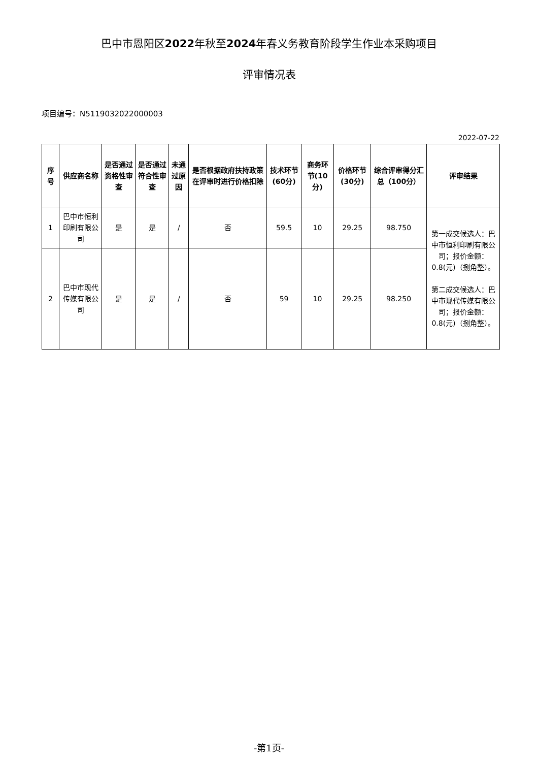巴中市恩阳区2022年秋至2024年春义务教育阶段学生作业本采购项目
评审情况表
项目编号：N5119032022000003
2022-07-22
| 序号 | 供应商名称 | 是否通过资格性审查 | 是否通过符合性审查 | 未通过原因 | 是否根据政府扶持政策在评审时进行价格扣除 | 技术环节(60分) | 商务环节(10分) | 价格环节(30分) | 综合评审得分汇总（100分） | 评审结果 |
| --- | --- | --- | --- | --- | --- | --- | --- | --- | --- | --- |
| 1 | 巴中市恒利印刷有限公司 | 是 | 是 | / | 否 | 59.5 | 10 | 29.25 | 98.750 | 第一成交候选人：巴中市恒利印刷有限公司；报价金额：0.8(元)（捌角整）。 第二成交候选人：巴中市现代传媒有限公司；报价金额：0.8(元)（捌角整）。 |
| 2 | 巴中市现代传媒有限公司 | 是 | 是 | / | 否 | 59 | 10 | 29.25 | 98.250 | |
-第1页-